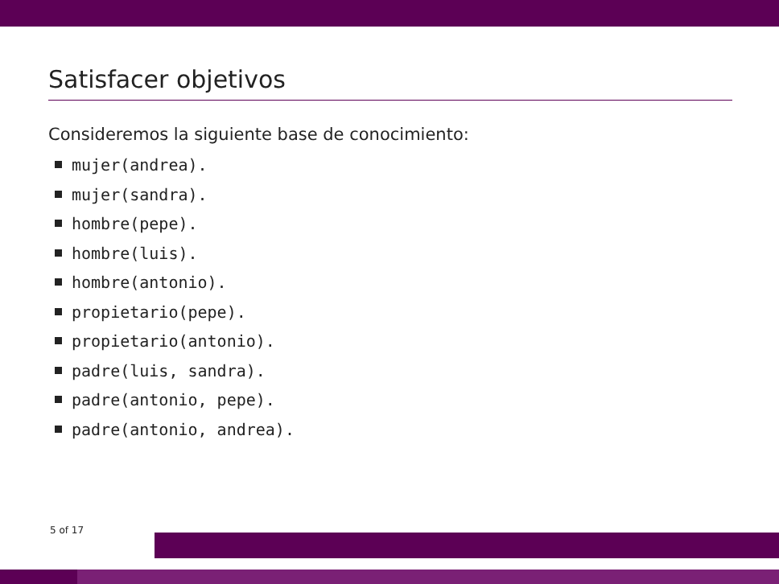Satisfacer objetivos
Consideremos la siguiente base de conocimiento:
mujer(andrea).
mujer(sandra).
hombre(pepe).
hombre(luis).
hombre(antonio).
propietario(pepe).
propietario(antonio).
padre(luis, sandra).
padre(antonio, pepe).
padre(antonio, andrea).
5 of 17